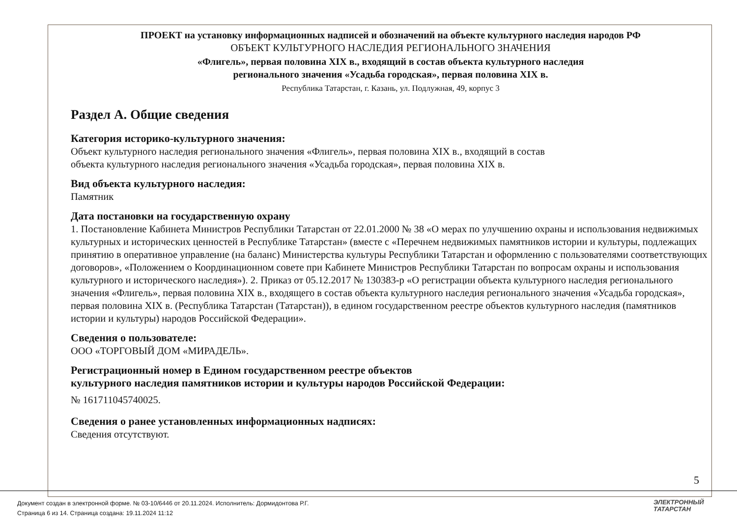ПРОЕКТ на установку информационных надписей и обозначений на объекте культурного наследия народов РФ
ОБЪЕКТ КУЛЬТУРНОГО НАСЛЕДИЯ РЕГИОНАЛЬНОГО ЗНАЧЕНИЯ
«Флигель», первая половина XIX в., входящий в состав объекта культурного наследия
регионального значения «Усадьба городская», первая половина XIX в.
Республика Татарстан, г. Казань, ул. Подлужная, 49, корпус 3
Раздел А. Общие сведения
Категория историко-культурного значения:
Объект культурного наследия регионального значения «Флигель», первая половина XIX в., входящий в состав
объекта культурного наследия регионального значения «Усадьба городская», первая половина XIX в.
Вид объекта культурного наследия:
Памятник
Дата постановки на государственную охрану
1. Постановление Кабинета Министров Республики Татарстан от 22.01.2000 № 38 «О мерах по улучшению охраны и использования недвижимых культурных и исторических ценностей в Республике Татарстан» (вместе с «Перечнем недвижимых памятников истории и культуры, подлежащих принятию в оперативное управление (на баланс) Министерства культуры Республики Татарстан и оформлению с пользователями соответствующих договоров», «Положением о Координационном совете при Кабинете Министров Республики Татарстан по вопросам охраны и использования культурного и исторического наследия»). 2. Приказ от 05.12.2017 № 130383-р «О регистрации объекта культурного наследия регионального значения «Флигель», первая половина XIX в., входящего в состав объекта культурного наследия регионального значения «Усадьба городская», первая половина XIX в. (Республика Татарстан (Татарстан)), в едином государственном реестре объектов культурного наследия (памятников истории и культуры) народов Российской Федерации».
Сведения о пользователе:
ООО «ТОРГОВЫЙ ДОМ «МИРАДЕЛЬ».
Регистрационный номер в Едином государственном реестре объектов
культурного наследия памятников истории и культуры народов Российской Федерации:
№ 161711045740025.
Сведения о ранее установленных информационных надписях:
Сведения отсутствуют.
5
Документ создан в электронной форме. № 03-10/6446 от 20.11.2024. Исполнитель: Дормидонтова Р.Г.
Страница 6 из 14. Страница создана: 19.11.2024 11:12
ЭЛЕКТРОННЫЙ
ТАТАРСТАН